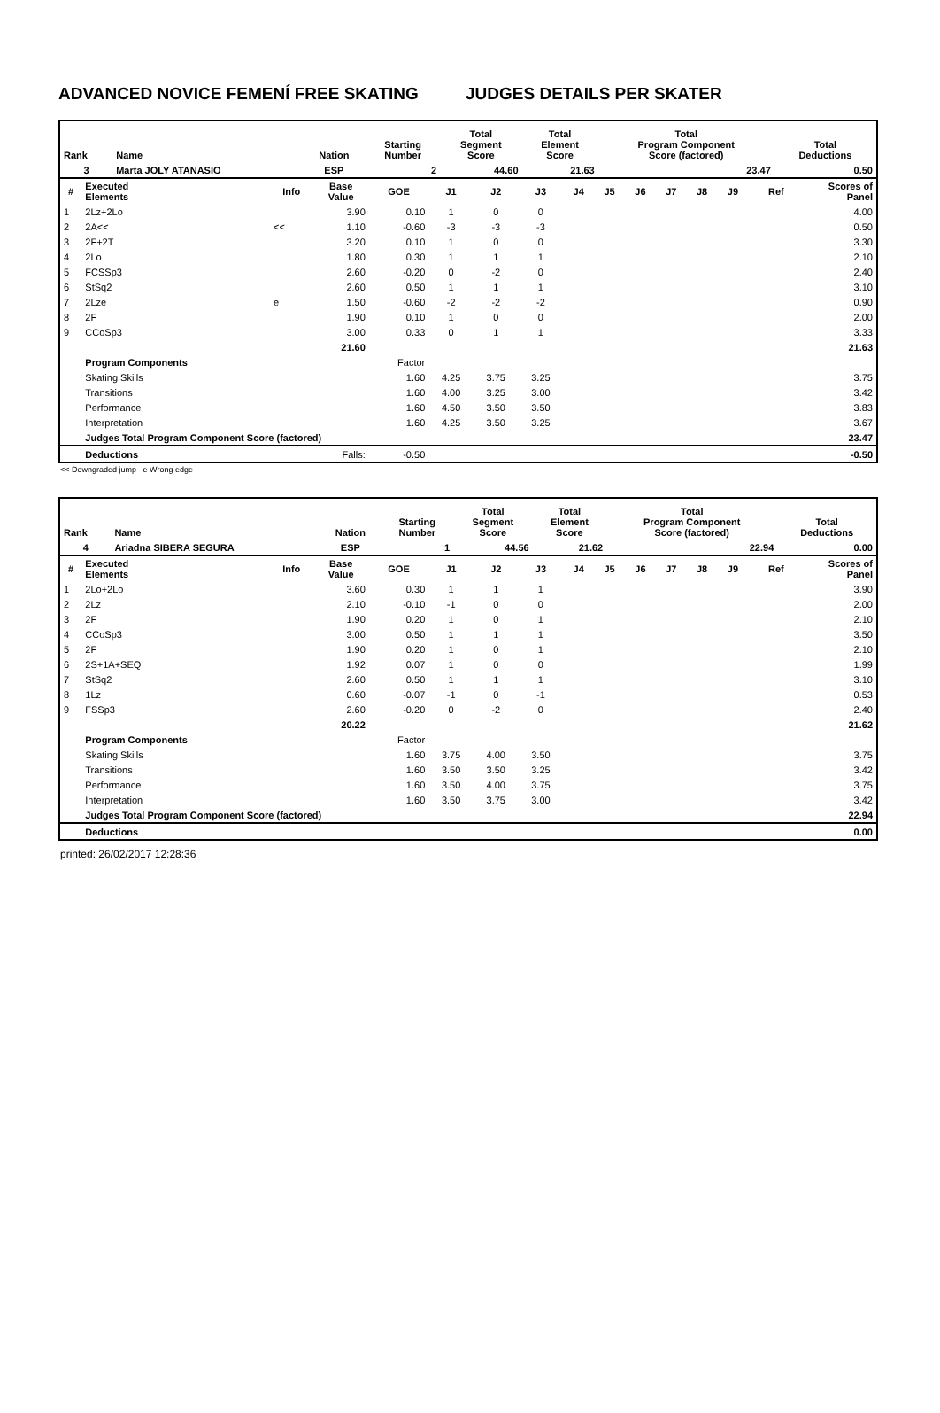ADVANCED NOVICE FEMENÍ FREE SKATING JUDGES DETAILS PER SKATER
| Rank | Name | Nation | Starting Number | Total Segment Score | Total Element Score | Total Program Component Score (factored) | Total Deductions |
| --- | --- | --- | --- | --- | --- | --- | --- |
| 3 | Marta JOLY ATANASIO | ESP | 2 | 44.60 | 21.63 | 23.47 | 0.50 |
| # | Executed Elements | Info | Base Value | GOE | J1 | J2 | J3 | J4 | J5 | J6 | J7 | J8 | J9 | Ref | Scores of Panel |
| --- | --- | --- | --- | --- | --- | --- | --- | --- | --- | --- | --- | --- | --- | --- | --- |
| 1 | 2Lz+2Lo | | 3.90 | 0.10 | 1 | 0 | 0 | | | | | | | | 4.00 |
| 2 | 2A<< | << | 1.10 | -0.60 | -3 | -3 | -3 | | | | | | | | 0.50 |
| 3 | 2F+2T | | 3.20 | 0.10 | 1 | 0 | 0 | | | | | | | | 3.30 |
| 4 | 2Lo | | 1.80 | 0.30 | 1 | 1 | 1 | | | | | | | | 2.10 |
| 5 | FCSSp3 | | 2.60 | -0.20 | 0 | -2 | 0 | | | | | | | | 2.40 |
| 6 | StSq2 | | 2.60 | 0.50 | 1 | 1 | 1 | | | | | | | | 3.10 |
| 7 | 2Lze | e | 1.50 | -0.60 | -2 | -2 | -2 | | | | | | | | 0.90 |
| 8 | 2F | | 1.90 | 0.10 | 1 | 0 | 0 | | | | | | | | 2.00 |
| 9 | CCoSp3 | | 3.00 | 0.33 | 0 | 1 | 1 | | | | | | | | 3.33 |
| | | | 21.60 | | | | | | | | | | | | 21.63 |
| | Program Components | | | Factor | | | | | | | | | | | |
| | Skating Skills | | | 1.60 | 4.25 | 3.75 | 3.25 | | | | | | | | 3.75 |
| | Transitions | | | 1.60 | 4.00 | 3.25 | 3.00 | | | | | | | | 3.42 |
| | Performance | | | 1.60 | 4.50 | 3.50 | 3.50 | | | | | | | | 3.83 |
| | Interpretation | | | 1.60 | 4.25 | 3.50 | 3.25 | | | | | | | | 3.67 |
| | Judges Total Program Component Score (factored) | | | | | | | | | | | | | | 23.47 |
| | Deductions | | Falls: | -0.50 | | | | | | | | | | | -0.50 |
<< Downgraded jump e Wrong edge
| Rank | Name | Nation | Starting Number | Total Segment Score | Total Element Score | Total Program Component Score (factored) | Total Deductions |
| --- | --- | --- | --- | --- | --- | --- | --- |
| 4 | Ariadna SIBERA SEGURA | ESP | 1 | 44.56 | 21.62 | 22.94 | 0.00 |
| # | Executed Elements | Info | Base Value | GOE | J1 | J2 | J3 | J4 | J5 | J6 | J7 | J8 | J9 | Ref | Scores of Panel |
| --- | --- | --- | --- | --- | --- | --- | --- | --- | --- | --- | --- | --- | --- | --- | --- |
| 1 | 2Lo+2Lo | | 3.60 | 0.30 | 1 | 1 | 1 | | | | | | | | 3.90 |
| 2 | 2Lz | | 2.10 | -0.10 | -1 | 0 | 0 | | | | | | | | 2.00 |
| 3 | 2F | | 1.90 | 0.20 | 1 | 0 | 1 | | | | | | | | 2.10 |
| 4 | CCoSp3 | | 3.00 | 0.50 | 1 | 1 | 1 | | | | | | | | 3.50 |
| 5 | 2F | | 1.90 | 0.20 | 1 | 0 | 1 | | | | | | | | 2.10 |
| 6 | 2S+1A+SEQ | | 1.92 | 0.07 | 1 | 0 | 0 | | | | | | | | 1.99 |
| 7 | StSq2 | | 2.60 | 0.50 | 1 | 1 | 1 | | | | | | | | 3.10 |
| 8 | 1Lz | | 0.60 | -0.07 | -1 | 0 | -1 | | | | | | | | 0.53 |
| 9 | FSSp3 | | 2.60 | -0.20 | 0 | -2 | 0 | | | | | | | | 2.40 |
| | | | 20.22 | | | | | | | | | | | | 21.62 |
| | Program Components | | | Factor | | | | | | | | | | | |
| | Skating Skills | | | 1.60 | 3.75 | 4.00 | 3.50 | | | | | | | | 3.75 |
| | Transitions | | | 1.60 | 3.50 | 3.50 | 3.25 | | | | | | | | 3.42 |
| | Performance | | | 1.60 | 3.50 | 4.00 | 3.75 | | | | | | | | 3.75 |
| | Interpretation | | | 1.60 | 3.50 | 3.75 | 3.00 | | | | | | | | 3.42 |
| | Judges Total Program Component Score (factored) | | | | | | | | | | | | | | 22.94 |
| | Deductions | | | | | | | | | | | | | | 0.00 |
printed: 26/02/2017 12:28:36